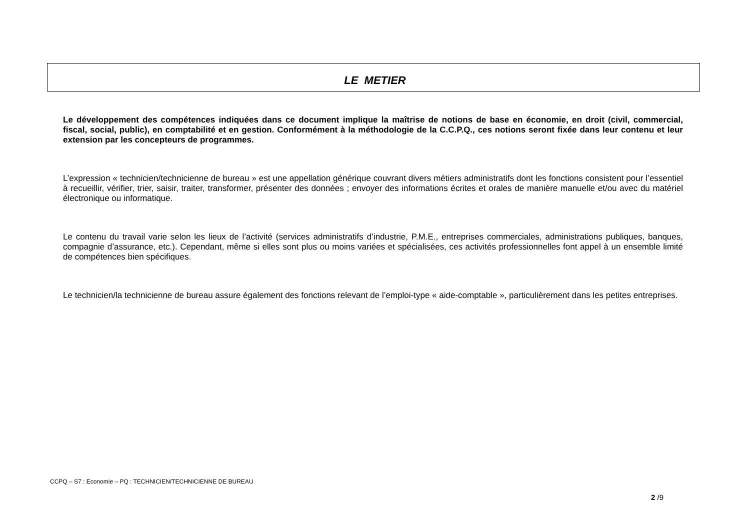LE METIER
Le développement des compétences indiquées dans ce document implique la maîtrise de notions de base en économie, en droit (civil, commercial, fiscal, social, public), en comptabilité et en gestion. Conformément à la méthodologie de la C.C.P.Q., ces notions seront fixée dans leur contenu et leur extension par les concepteurs de programmes.
L’expression « technicien/technicienne de bureau » est une appellation générique couvrant divers métiers administratifs dont les fonctions consistent pour l’essentiel à recueillir, vérifier, trier, saisir, traiter, transformer, présenter des données ; envoyer des informations écrites et orales de manière manuelle et/ou avec du matériel électronique ou informatique.
Le contenu du travail varie selon les lieux de l’activité (services administratifs d’industrie, P.M.E., entreprises commerciales, administrations publiques, banques, compagnie d’assurance, etc.). Cependant, même si elles sont plus ou moins variées et spécialisées, ces activités professionnelles font appel à un ensemble limité de compétences bien spécifiques.
Le technicien/la technicienne de bureau assure également des fonctions relevant de l’emploi-type « aide-comptable », particulièrement dans les petites entreprises.
CCPQ – S7 : Economie – PQ : TECHNICIEN/TECHNICIENNE DE BUREAU
2 /9